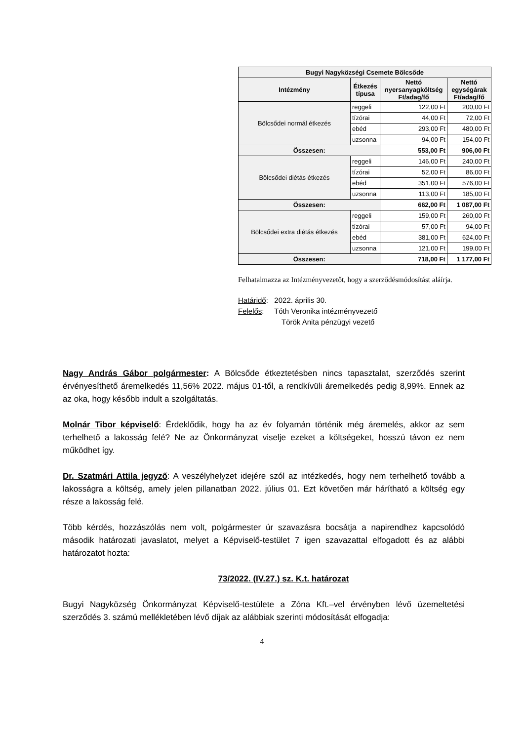| Bugyi Nagyközségi Csemete Bölcsőde | | | |
| --- | --- | --- | --- |
| Intézmény | Étkezés típusa | Nettó nyersanyagköltség Ft/adag/fő | Nettó egységárak Ft/adag/fő |
| Bölcsődei normál étkezés | reggeli | 122,00 Ft | 200,00 Ft |
| | tízórai | 44,00 Ft | 72,00 Ft |
| | ebéd | 293,00 Ft | 480,00 Ft |
| | uzsonna | 94,00 Ft | 154,00 Ft |
| Összesen: | | 553,00 Ft | 906,00 Ft |
| Bölcsődei diétás étkezés | reggeli | 146,00 Ft | 240,00 Ft |
| | tízórai | 52,00 Ft | 86,00 Ft |
| | ebéd | 351,00 Ft | 576,00 Ft |
| | uzsonna | 113,00 Ft | 185,00 Ft |
| Összesen: | | 662,00 Ft | 1 087,00 Ft |
| Bölcsődei extra diétás étkezés | reggeli | 159,00 Ft | 260,00 Ft |
| | tízórai | 57,00 Ft | 94,00 Ft |
| | ebéd | 381,00 Ft | 624,00 Ft |
| | uzsonna | 121,00 Ft | 199,00 Ft |
| Összesen: | | 718,00 Ft | 1 177,00 Ft |
Felhatalmazza az Intézményvezetőt, hogy a szerződésmódosítást aláírja.
Határidő: 2022. április 30.
Felelős: Tóth Veronika intézményvezető
Török Anita pénzügyi vezető
Nagy András Gábor polgármester: A Bölcsőde étkeztetésben nincs tapasztalat, szerződés szerint érvényesíthető áremelkedés 11,56% 2022. május 01-től, a rendkívüli áremelkedés pedig 8,99%. Ennek az az oka, hogy később indult a szolgáltatás.
Molnár Tibor képviselő: Érdeklődik, hogy ha az év folyamán történik még áremelés, akkor az sem terhelhető a lakosság felé? Ne az Önkormányzat viselje ezeket a költségeket, hosszú távon ez nem működhet így.
Dr. Szatmári Attila jegyző: A veszélyhelyzet idejére szól az intézkedés, hogy nem terhelhető tovább a lakosságra a költség, amely jelen pillanatban 2022. július 01. Ezt követően már hárítható a költség egy része a lakosság felé.
Több kérdés, hozzászólás nem volt, polgármester úr szavazásra bocsátja a napirendhez kapcsolódó második határozati javaslatot, melyet a Képviselő-testület 7 igen szavazattal elfogadott és az alábbi határozatot hozta:
73/2022. (IV.27.) sz. K.t. határozat
Bugyi Nagyközség Önkormányzat Képviselő-testülete a Zóna Kft.–vel érvényben lévő üzemeltetési szerződés 3. számú mellékletében lévő díjak az alábbiak szerinti módosítását elfogadja:
4